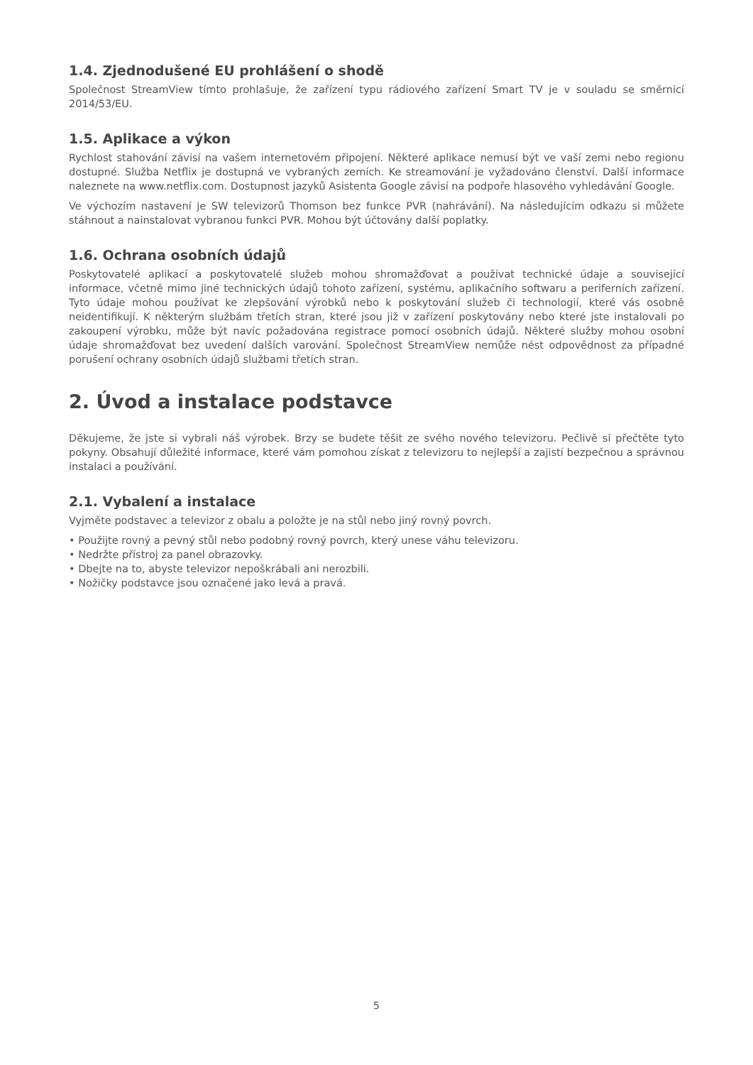1.4. Zjednodušené EU prohlášení o shodě
Společnost StreamView tímto prohlašuje, že zařízení typu rádiového zařízení Smart TV je v souladu se směrnicí 2014/53/EU.
1.5. Aplikace a výkon
Rychlost stahování závisí na vašem internetovém připojení. Některé aplikace nemusí být ve vaší zemi nebo regionu dostupné. Služba Netflix je dostupná ve vybraných zemích. Ke streamování je vyžadováno členství. Další informace naleznete na www.netflix.com. Dostupnost jazyků Asistenta Google závisí na podpoře hlasového vyhledávání Google.
Ve výchozím nastavení je SW televizorů Thomson bez funkce PVR (nahrávání). Na následujícím odkazu si můžete stáhnout a nainstalovat vybranou funkci PVR. Mohou být účtovány další poplatky.
1.6. Ochrana osobních údajů
Poskytovatelé aplikací a poskytovatelé služeb mohou shromažďovat a používat technické údaje a související informace, včetně mimo jiné technických údajů tohoto zařízení, systému, aplikačního softwaru a periferních zařízení. Tyto údaje mohou používat ke zlepšování výrobků nebo k poskytování služeb či technologií, které vás osobně neidentifikují. K některým službám třetích stran, které jsou již v zařízení poskytovány nebo které jste instalovali po zakoupení výrobku, může být navíc požadována registrace pomocí osobních údajů. Některé služby mohou osobní údaje shromažďovat bez uvedení dalších varování. Společnost StreamView nemůže nést odpovědnost za případné porušení ochrany osobních údajů službami třetích stran.
2. Úvod a instalace podstavce
Děkujeme, že jste si vybrali náš výrobek. Brzy se budete těšit ze svého nového televizoru. Pečlivě si přečtěte tyto pokyny. Obsahují důležité informace, které vám pomohou získat z televizoru to nejlepší a zajistí bezpečnou a správnou instalaci a používání.
2.1. Vybalení a instalace
Vyjměte podstavec a televizor z obalu a položte je na stůl nebo jiný rovný povrch.
• Použijte rovný a pevný stůl nebo podobný rovný povrch, který unese váhu televizoru.
• Nedržte přístroj za panel obrazovky.
• Dbejte na to, abyste televizor nepoškrábali ani nerozbili.
• Nožičky podstavce jsou označené jako levá a pravá.
5